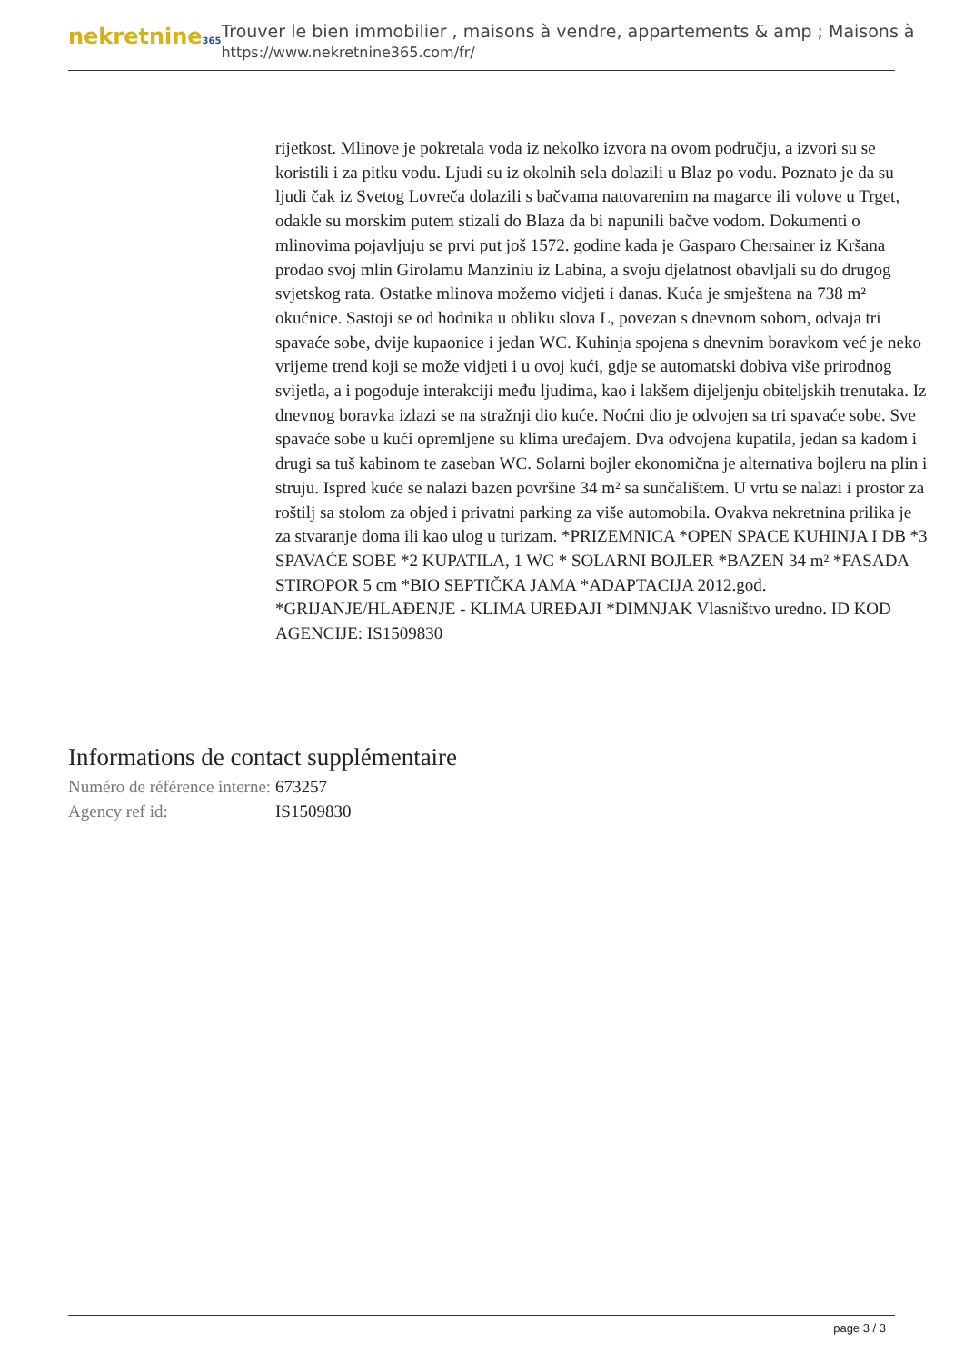nekretnine365
Trouver le bien immobilier , maisons à vendre, appartements & amp ; Maisons à
https://www.nekretnine365.com/fr/
rijetkost. Mlinove je pokretala voda iz nekolko izvora na ovom području, a izvori su se koristili i za pitku vodu. Ljudi su iz okolnih sela dolazili u Blaz po vodu. Poznato je da su ljudi čak iz Svetog Lovreča dolazili s bačvama natovarenim na magarce ili volove u Trget, odakle su morskim putem stizali do Blaza da bi napunili bačve vodom. Dokumenti o mlinovima pojavljuju se prvi put još 1572. godine kada je Gasparo Chersainer iz Kršana prodao svoj mlin Girolamu Manziniu iz Labina, a svoju djelatnost obavljali su do drugog svjetskog rata. Ostatke mlinova možemo vidjeti i danas. Kuća je smještena na 738 m² okućnice. Sastoji se od hodnika u obliku slova L, povezan s dnevnom sobom, odvaja tri spavaće sobe, dvije kupaonice i jedan WC. Kuhinja spojena s dnevnim boravkom već je neko vrijeme trend koji se može vidjeti i u ovoj kući, gdje se automatski dobiva više prirodnog svijetla, a i pogoduje interakciji među ljudima, kao i lakšem dijeljenju obiteljskih trenutaka. Iz dnevnog boravka izlazi se na stražnji dio kuće. Noćni dio je odvojen sa tri spavaće sobe. Sve spavaće sobe u kući opremljene su klima uređajem. Dva odvojena kupatila, jedan sa kadom i drugi sa tuš kabinom te zaseban WC. Solarni bojler ekonomična je alternativa bojleru na plin i struju. Ispred kuće se nalazi bazen površine 34 m² sa sunčalištem. U vrtu se nalazi i prostor za roštilj sa stolom za objed i privatni parking za više automobila. Ovakva nekretnina prilika je za stvaranje doma ili kao ulog u turizam. *PRIZEMNICA *OPEN SPACE KUHINJA I DB *3 SPAVAĆE SOBE *2 KUPATILA, 1 WC * SOLARNI BOJLER *BAZEN 34 m² *FASADA STIROPOR 5 cm *BIO SEPTIČKA JAMA *ADAPTACIJA 2012.god. *GRIJANJE/HLAĐENJE - KLIMA UREĐAJI *DIMNJAK Vlasništvo uredno. ID KOD AGENCIJE: IS1509830
Informations de contact supplémentaire
| Numéro de référence interne: | 673257 |
| Agency ref id: | IS1509830 |
page 3 / 3